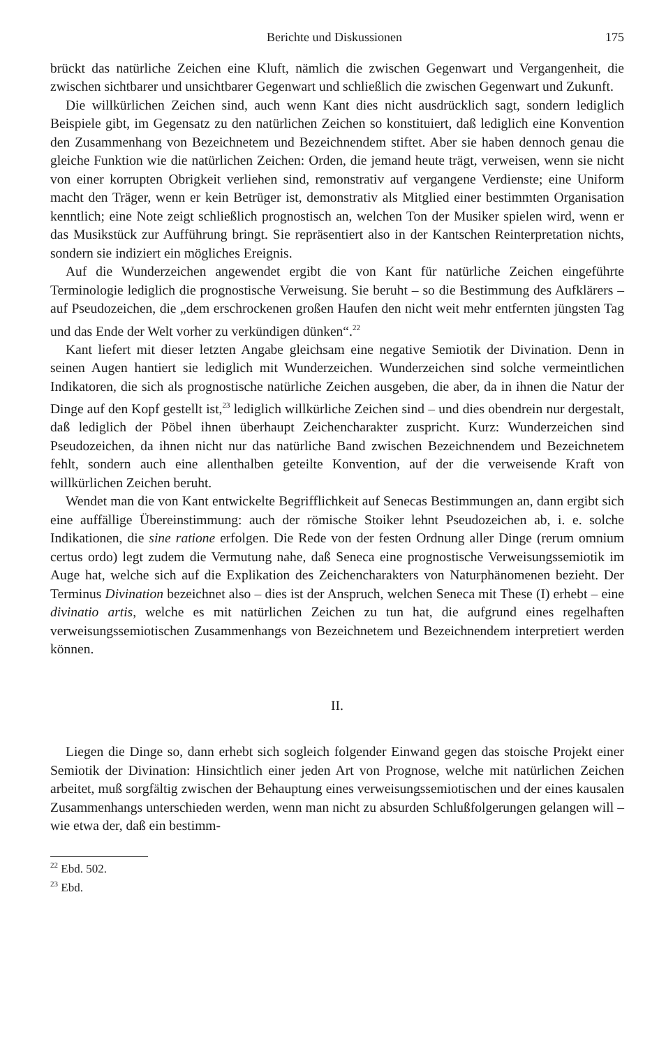Berichte und Diskussionen 175
brückt das natürliche Zeichen eine Kluft, nämlich die zwischen Gegenwart und Vergangenheit, die zwischen sichtbarer und unsichtbarer Gegenwart und schließlich die zwischen Gegenwart und Zukunft.
Die willkürlichen Zeichen sind, auch wenn Kant dies nicht ausdrücklich sagt, sondern lediglich Beispiele gibt, im Gegensatz zu den natürlichen Zeichen so konstituiert, daß lediglich eine Konvention den Zusammenhang von Bezeichnetem und Bezeichnendem stiftet. Aber sie haben dennoch genau die gleiche Funktion wie die natürlichen Zeichen: Orden, die jemand heute trägt, verweisen, wenn sie nicht von einer korrupten Obrigkeit verliehen sind, remonstrativ auf vergangene Verdienste; eine Uniform macht den Träger, wenn er kein Betrüger ist, demonstrativ als Mitglied einer bestimmten Organisation kenntlich; eine Note zeigt schließlich prognostisch an, welchen Ton der Musiker spielen wird, wenn er das Musikstück zur Aufführung bringt. Sie repräsentiert also in der Kantschen Reinterpretation nichts, sondern sie indiziert ein mögliches Ereignis.
Auf die Wunderzeichen angewendet ergibt die von Kant für natürliche Zeichen eingeführte Terminologie lediglich die prognostische Verweisung. Sie beruht – so die Bestimmung des Aufklärers – auf Pseudozeichen, die „dem erschrockenen großen Haufen den nicht weit mehr entfernten jüngsten Tag und das Ende der Welt vorher zu verkündigen dünken“.<sup>22</sup>
Kant liefert mit dieser letzten Angabe gleichsam eine negative Semiotik der Divination. Denn in seinen Augen hantiert sie lediglich mit Wunderzeichen. Wunderzeichen sind solche vermeintlichen Indikatoren, die sich als prognostische natürliche Zeichen ausgeben, die aber, da in ihnen die Natur der Dinge auf den Kopf gestellt ist,<sup>23</sup> lediglich willkürliche Zeichen sind – und dies obendrein nur dergestalt, daß lediglich der Pöbel ihnen überhaupt Zeichencharakter zuspricht. Kurz: Wunderzeichen sind Pseudozeichen, da ihnen nicht nur das natürliche Band zwischen Bezeichnendem und Bezeichnetem fehlt, sondern auch eine allenthalben geteilte Konvention, auf der die verweisende Kraft von willkürlichen Zeichen beruht.
Wendet man die von Kant entwickelte Begrifflichkeit auf Senecas Bestimmungen an, dann ergibt sich eine auffällige Übereinstimmung: auch der römische Stoiker lehnt Pseudozeichen ab, i. e. solche Indikationen, die sine ratione erfolgen. Die Rede von der festen Ordnung aller Dinge (rerum omnium certus ordo) legt zudem die Vermutung nahe, daß Seneca eine prognostische Verweisungssemiotik im Auge hat, welche sich auf die Explikation des Zeichencharakters von Naturphänomenen bezieht. Der Terminus Divination bezeichnet also – dies ist der Anspruch, welchen Seneca mit These (I) erhebt – eine divinatio artis, welche es mit natürlichen Zeichen zu tun hat, die aufgrund eines regelhaften verweisungssemiotischen Zusammenhangs von Bezeichnetem und Bezeichnendem interpretiert werden können.
II.
Liegen die Dinge so, dann erhebt sich sogleich folgender Einwand gegen das stoische Projekt einer Semiotik der Divination: Hinsichtlich einer jeden Art von Prognose, welche mit natürlichen Zeichen arbeitet, muß sorgfältig zwischen der Behauptung eines verweisungssemiotischen und der eines kausalen Zusammenhangs unterschieden werden, wenn man nicht zu absurden Schlußfolgerungen gelangen will – wie etwa der, daß ein bestimm-
<sup>22</sup> Ebd. 502.
<sup>23</sup> Ebd.